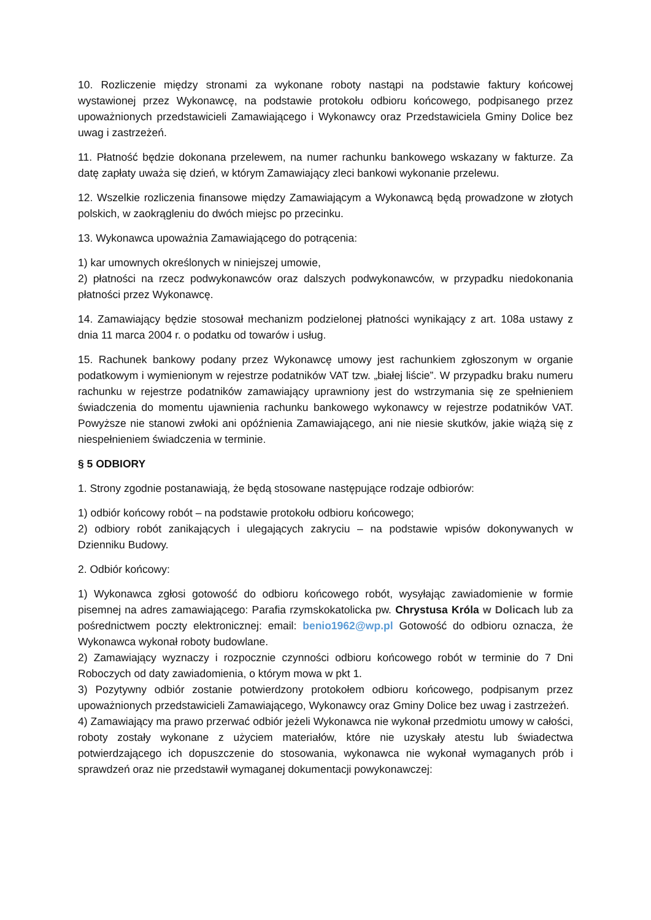10. Rozliczenie między stronami za wykonane roboty nastąpi na podstawie faktury końcowej wystawionej przez Wykonawcę, na podstawie protokołu odbioru końcowego, podpisanego przez upoważnionych przedstawicieli Zamawiającego i Wykonawcy oraz Przedstawiciela Gminy Dolice bez uwag i zastrzeżeń.
11. Płatność będzie dokonana przelewem, na numer rachunku bankowego wskazany w fakturze. Za datę zapłaty uważa się dzień, w którym Zamawiający zleci bankowi wykonanie przelewu.
12. Wszelkie rozliczenia finansowe między Zamawiającym a Wykonawcą będą prowadzone w złotych polskich, w zaokrągleniu do dwóch miejsc po przecinku.
13. Wykonawca upoważnia Zamawiającego do potrącenia:
1) kar umownych określonych w niniejszej umowie,
2) płatności na rzecz podwykonawców oraz dalszych podwykonawców, w przypadku niedokonania płatności przez Wykonawcę.
14. Zamawiający będzie stosował mechanizm podzielonej płatności wynikający z art. 108a ustawy z dnia 11 marca 2004 r. o podatku od towarów i usług.
15. Rachunek bankowy podany przez Wykonawcę umowy jest rachunkiem zgłoszonym w organie podatkowym i wymienionym w rejestrze podatników VAT tzw. „białej liście”. W przypadku braku numeru rachunku w rejestrze podatników zamawiający uprawniony jest do wstrzymania się ze spełnieniem świadczenia do momentu ujawnienia rachunku bankowego wykonawcy w rejestrze podatników VAT. Powyższe nie stanowi zwłoki ani opóźnienia Zamawiającego, ani nie niesie skutków, jakie wiążą się z niespełnieniem świadczenia w terminie.
§ 5 ODBIORY
1. Strony zgodnie postanawiają, że będą stosowane następujące rodzaje odbiorów:
1) odbiór końcowy robót – na podstawie protokołu odbioru końcowego;
2) odbiory robót zanikających i ulegających zakryciu – na podstawie wpisów dokonywanych w Dzienniku Budowy.
2. Odbiór końcowy:
1) Wykonawca zgłosi gotowość do odbioru końcowego robót, wysyłając zawiadomienie w formie pisemnej na adres zamawiającego: Parafia rzymskokatolicka pw. Chrystusa Króla w Dolicach lub za pośrednictwem poczty elektronicznej: email: benio1962@wp.pl Gotowość do odbioru oznacza, że Wykonawca wykonał roboty budowlane.
2) Zamawiający wyznaczy i rozpocznie czynności odbioru końcowego robót w terminie do 7 Dni Roboczych od daty zawiadomienia, o którym mowa w pkt 1.
3) Pozytywny odbiór zostanie potwierdzony protokołem odbioru końcowego, podpisanym przez upoważnionych przedstawicieli Zamawiającego, Wykonawcy oraz Gminy Dolice bez uwag i zastrzeżeń.
4) Zamawiający ma prawo przerwać odbiór jeżeli Wykonawca nie wykonał przedmiotu umowy w całości, roboty zostały wykonane z użyciem materiałów, które nie uzyskały atestu lub świadectwa potwierdzającego ich dopuszczenie do stosowania, wykonawca nie wykonał wymaganych prób i sprawdzeń oraz nie przedstawił wymaganej dokumentacji powykonawczej: